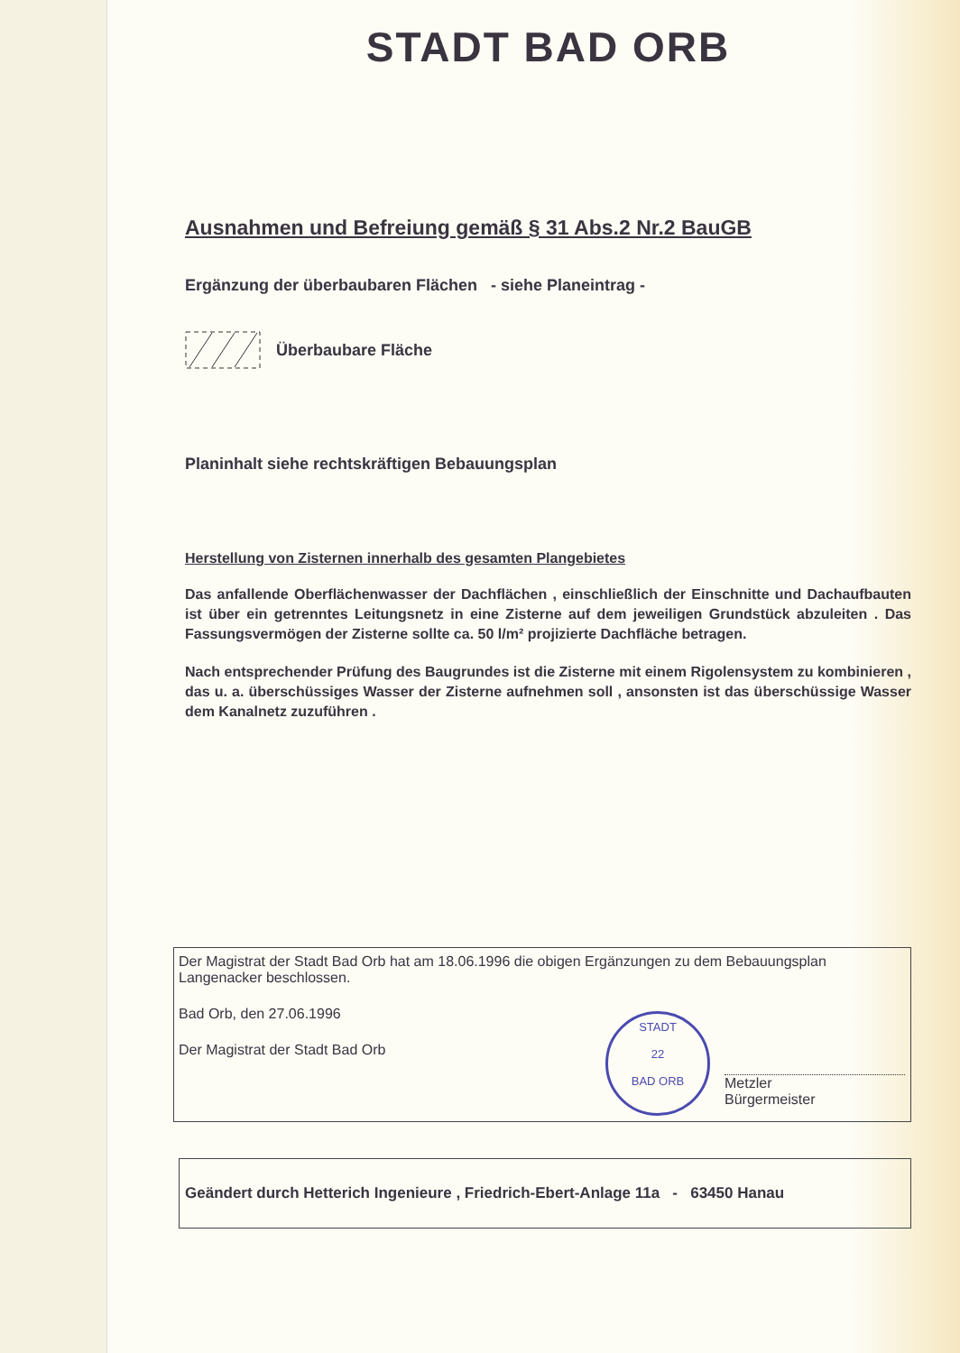STADT BAD ORB
Ausnahmen und Befreiung gemäß § 31 Abs.2 Nr.2 BauGB
Ergänzung der überbaubaren Flächen - siehe Planeintrag -
Überbaubare Fläche
Planinhalt siehe rechtskräftigen Bebauungsplan
Herstellung von Zisternen innerhalb des gesamten Plangebietes
Das anfallende Oberflächenwasser der Dachflächen , einschließlich der Einschnitte und Dachaufbauten ist über ein getrenntes Leitungsnetz in eine Zisterne auf dem jeweiligen Grundstück abzuleiten . Das Fassungsvermögen der Zisterne sollte ca. 50 l/m² projizierte Dachfläche betragen.
Nach entsprechender Prüfung des Baugrundes ist die Zisterne mit einem Rigolensystem zu kombinieren , das u. a. überschüssiges Wasser der Zisterne aufnehmen soll , ansonsten ist das überschüssige Wasser dem Kanalnetz zuzuführen .
Der Magistrat der Stadt Bad Orb hat am 18.06.1996 die obigen Ergänzungen zu dem Bebauungsplan Langenacker beschlossen.
Bad Orb, den 27.06.1996
Der Magistrat der Stadt Bad Orb
STADT
22
BAD ORB
Metzler
Bürgermeister
Geändert durch Hetterich Ingenieure , Friedrich-Ebert-Anlage 11a - 63450 Hanau